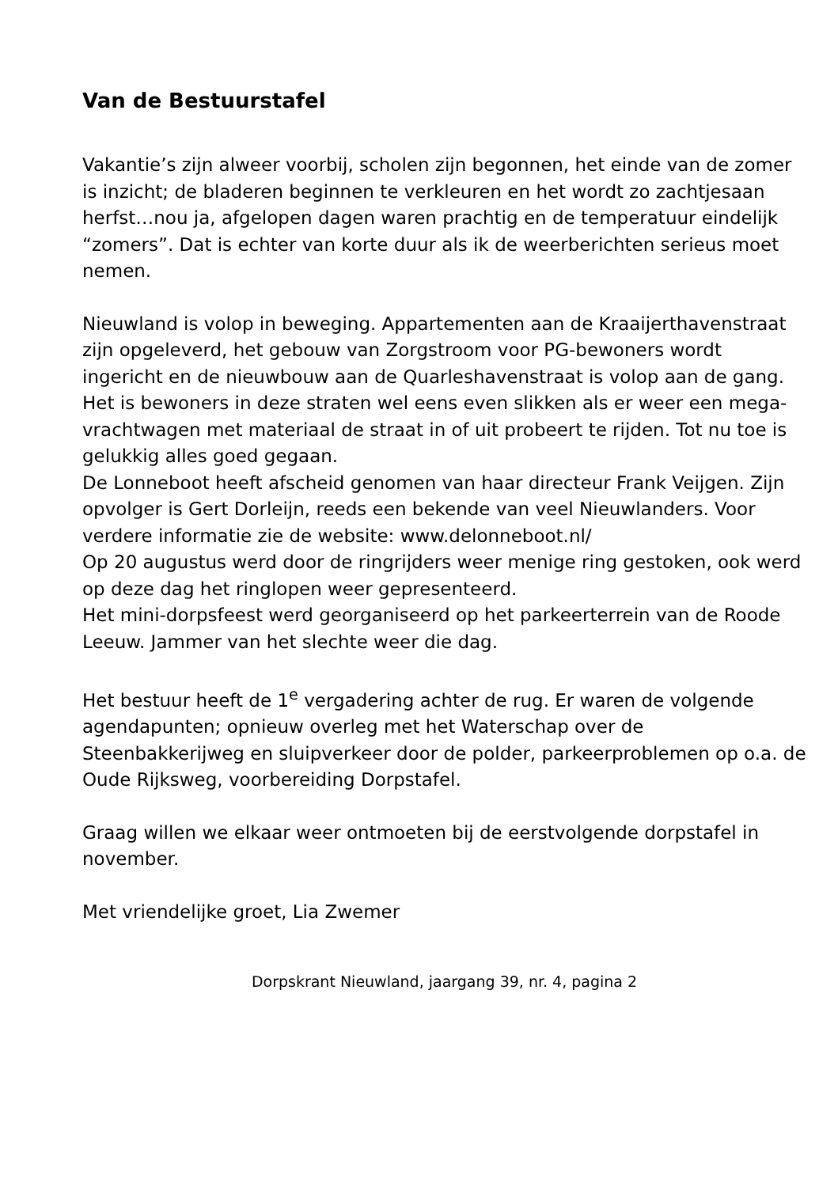Van de Bestuurstafel
Vakantie’s zijn alweer voorbij, scholen zijn begonnen, het einde van de zomer is inzicht; de bladeren beginnen te verkleuren en het wordt zo zachtjesaan herfst…nou ja, afgelopen dagen waren prachtig en de temperatuur eindelijk “zomers”. Dat is echter van korte duur als ik de weerberichten serieus moet nemen.
Nieuwland is volop in beweging. Appartementen aan de Kraaijerthavenstraat zijn opgeleverd, het gebouw van Zorgstroom voor PG-bewoners wordt ingericht en de nieuwbouw aan de Quarleshavenstraat is volop aan de gang. Het is bewoners in deze straten wel eens even slikken als er weer een mega-vrachtwagen met materiaal de straat in of uit probeert te rijden. Tot nu toe is gelukkig alles goed gegaan.
De Lonneboot heeft afscheid genomen van haar directeur Frank Veijgen. Zijn opvolger is Gert Dorleijn, reeds een bekende van veel Nieuwlanders. Voor verdere informatie zie de website: www.delonneboot.nl/
Op 20 augustus werd door de ringrijders weer menige ring gestoken, ook werd op deze dag het ringlopen weer gepresenteerd.
Het mini-dorpsfeest werd georganiseerd op het parkeerterrein van de Roode Leeuw. Jammer van het slechte weer die dag.
Het bestuur heeft de 1<sup>e</sup> vergadering achter de rug. Er waren de volgende agendapunten; opnieuw overleg met het Waterschap over de Steenbakkerijweg en sluipverkeer door de polder, parkeerproblemen op o.a. de Oude Rijksweg, voorbereiding Dorpstafel.
Graag willen we elkaar weer ontmoeten bij de eerstvolgende dorpstafel in november.
Met vriendelijke groet, Lia Zwemer
Dorpskrant Nieuwland, jaargang 39, nr. 4, pagina 2